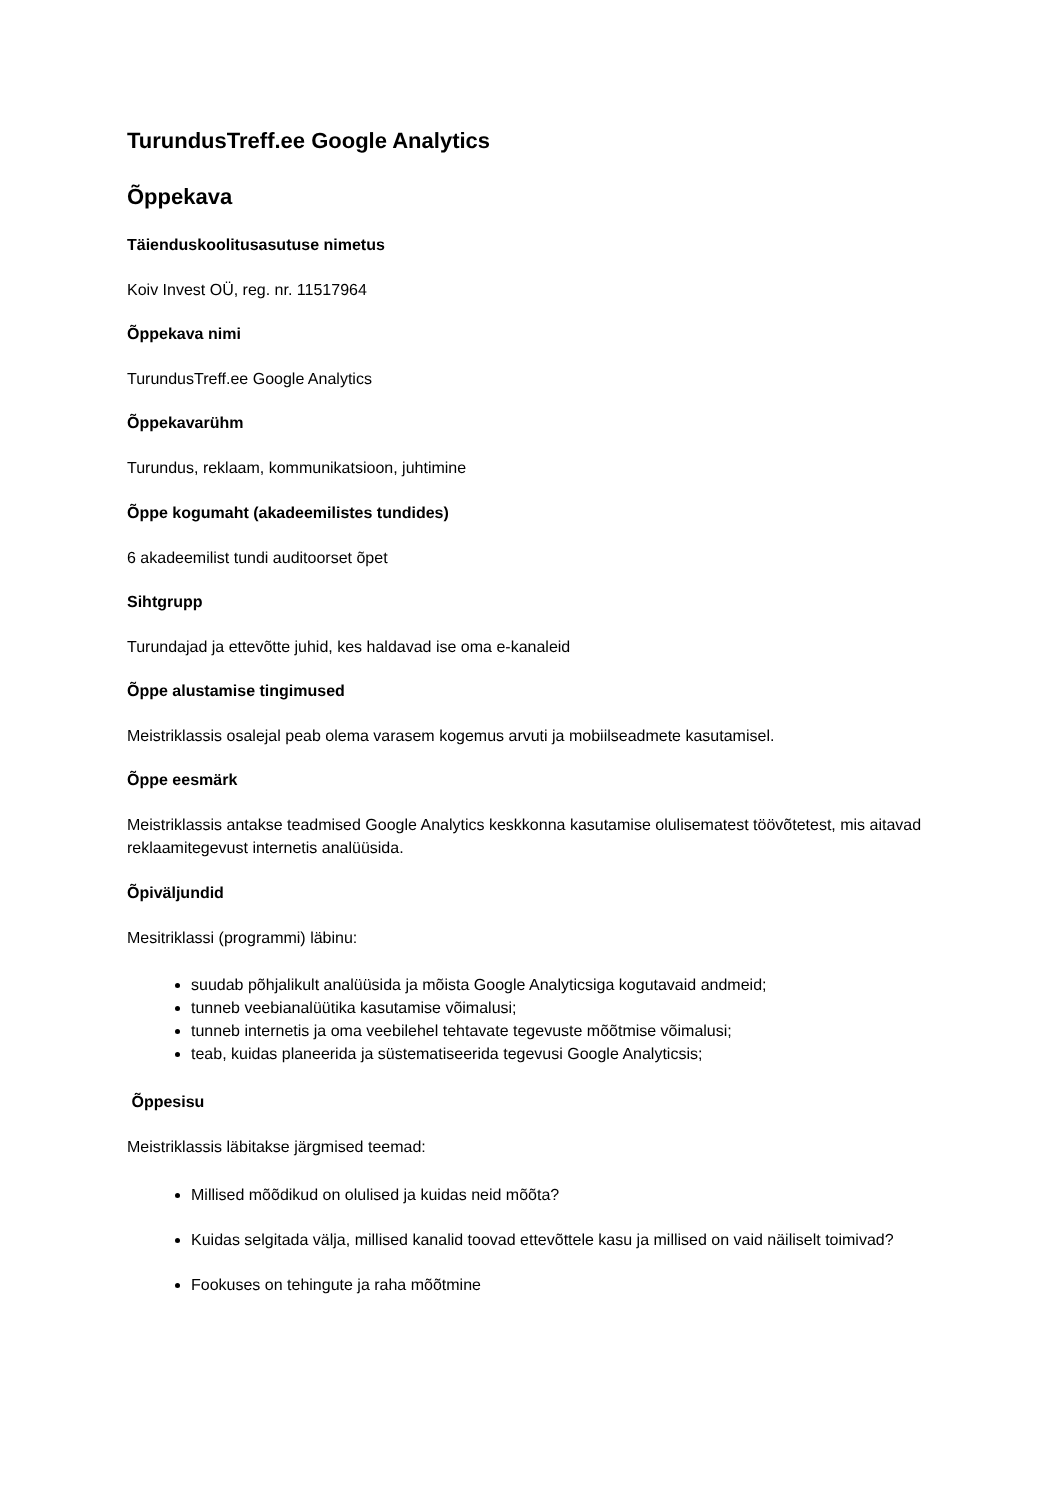TurundusTreff.ee Google Analytics
Õppekava
Täienduskoolitusasutuse nimetus
Koiv Invest OÜ, reg. nr. 11517964
Õppekava nimi
TurundusTreff.ee Google Analytics
Õppekavarühm
Turundus, reklaam, kommunikatsioon, juhtimine
Õppe kogumaht (akadeemilistes tundides)
6 akadeemilist tundi auditoorset õpet
Sihtgrupp
Turundajad ja ettevõtte juhid, kes haldavad ise oma e-kanaleid
Õppe alustamise tingimused
Meistriklassis osalejal peab olema varasem kogemus arvuti ja mobiilseadmete kasutamisel.
Õppe eesmärk
Meistriklassis antakse teadmised Google Analytics keskkonna kasutamise olulisematest töövõtetest, mis aitavad reklaamitegevust internetis analüüsida.
Õpiväljundid
Mesitriklassi (programmi) läbinu:
suudab põhjalikult analüüsida ja mõista Google Analyticsiga kogutavaid andmeid;
tunneb veebianalüütika kasutamise võimalusi;
tunneb internetis ja oma veebilehel tehtavate tegevuste mõõtmise võimalusi;
teab, kuidas planeerida ja süstematiseerida tegevusi Google Analyticsis;
Õppesisu
Meistriklassis läbitakse järgmised teemad:
Millised mõõdikud on olulised ja kuidas neid mõõta?
Kuidas selgitada välja, millised kanalid toovad ettevõttele kasu ja millised on vaid näiliselt toimivad?
Fookuses on tehingute ja raha mõõtmine